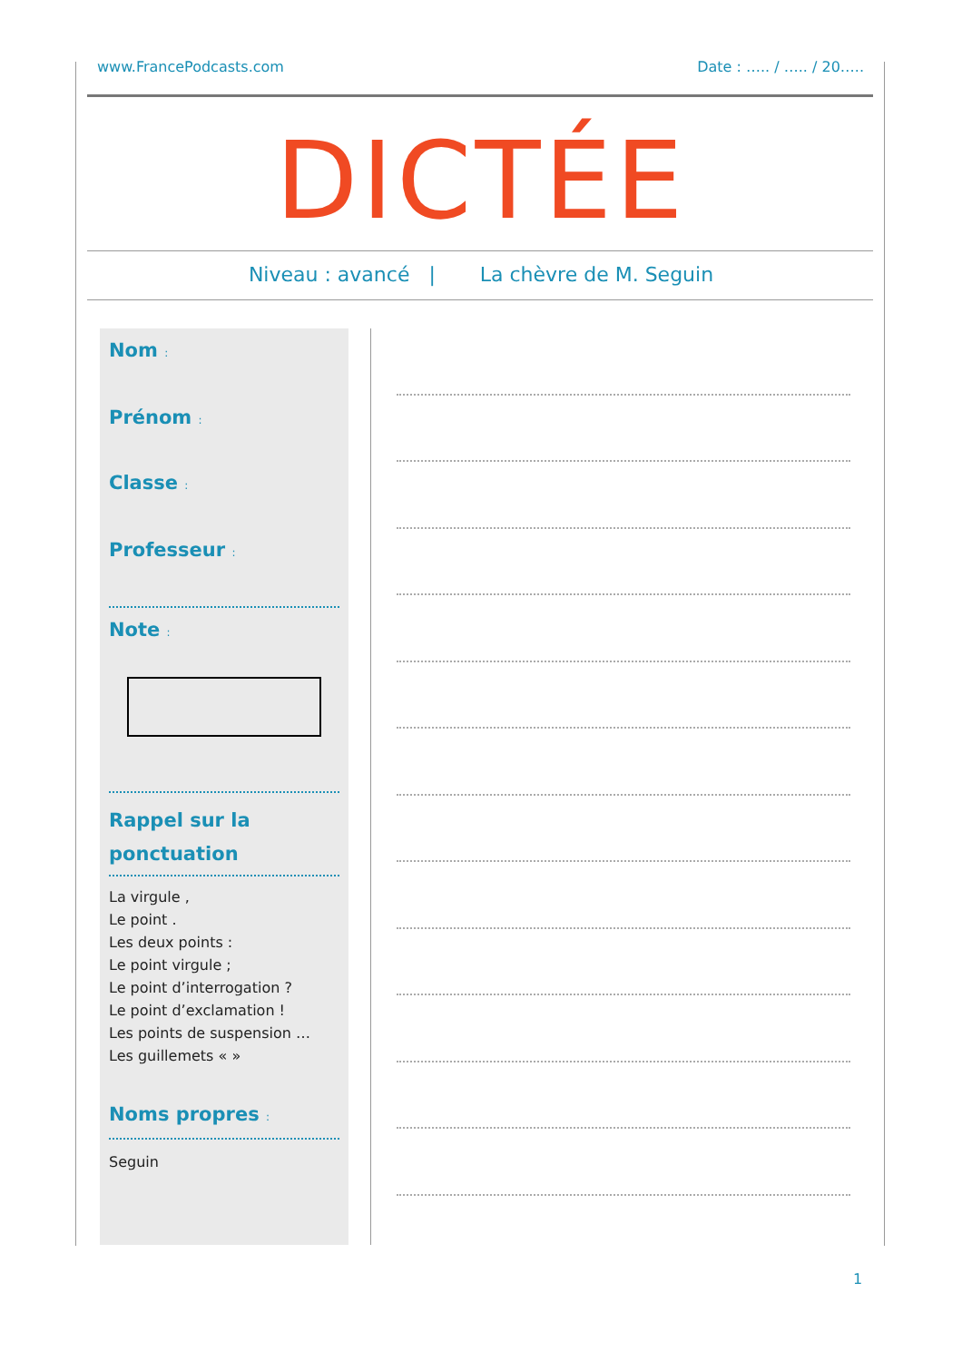www.FrancePodcasts.com Date : ….. / ….. / 20…..
DICTÉE
Niveau : avancé | La chèvre de M. Seguin
Nom :
Prénom :
Classe :
Professeur :
Note :
Rappel sur la ponctuation
La virgule ,
Le point .
Les deux points :
Le point virgule ;
Le point d’interrogation ?
Le point d’exclamation !
Les points de suspension …
Les guillemets « »
Noms propres :
Seguin
1